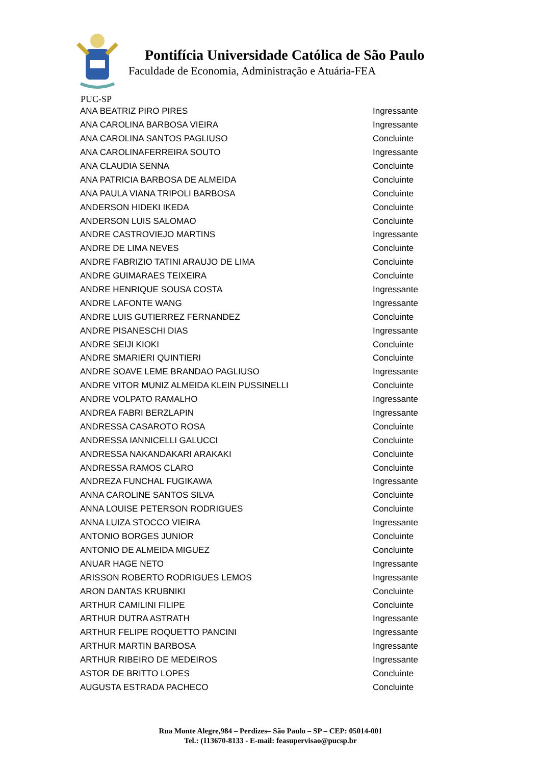Pontifícia Universidade Católica de São Paulo
Faculdade de Economia, Administração e Atuária-FEA
PUC-SP
| ANA BEATRIZ PIRO PIRES | Ingressante |
| ANA CAROLINA BARBOSA VIEIRA | Ingressante |
| ANA CAROLINA SANTOS PAGLIUSO | Concluinte |
| ANA CAROLINAFERREIRA SOUTO | Ingressante |
| ANA CLAUDIA SENNA | Concluinte |
| ANA PATRICIA BARBOSA DE ALMEIDA | Concluinte |
| ANA PAULA VIANA TRIPOLI BARBOSA | Concluinte |
| ANDERSON HIDEKI IKEDA | Concluinte |
| ANDERSON LUIS SALOMAO | Concluinte |
| ANDRE CASTROVIEJO MARTINS | Ingressante |
| ANDRE DE LIMA NEVES | Concluinte |
| ANDRE FABRIZIO TATINI ARAUJO DE LIMA | Concluinte |
| ANDRE GUIMARAES TEIXEIRA | Concluinte |
| ANDRE HENRIQUE SOUSA COSTA | Ingressante |
| ANDRE LAFONTE WANG | Ingressante |
| ANDRE LUIS GUTIERREZ FERNANDEZ | Concluinte |
| ANDRE PISANESCHI DIAS | Ingressante |
| ANDRE SEIJI KIOKI | Concluinte |
| ANDRE SMARIERI QUINTIERI | Concluinte |
| ANDRE SOAVE LEME BRANDAO PAGLIUSO | Ingressante |
| ANDRE VITOR MUNIZ ALMEIDA KLEIN PUSSINELLI | Concluinte |
| ANDRE VOLPATO RAMALHO | Ingressante |
| ANDREA FABRI BERZLAPIN | Ingressante |
| ANDRESSA CASAROTO ROSA | Concluinte |
| ANDRESSA IANNICELLI GALUCCI | Concluinte |
| ANDRESSA NAKANDAKARI ARAKAKI | Concluinte |
| ANDRESSA RAMOS CLARO | Concluinte |
| ANDREZA FUNCHAL FUGIKAWA | Ingressante |
| ANNA CAROLINE SANTOS SILVA | Concluinte |
| ANNA LOUISE PETERSON RODRIGUES | Concluinte |
| ANNA LUIZA STOCCO VIEIRA | Ingressante |
| ANTONIO BORGES JUNIOR | Concluinte |
| ANTONIO DE ALMEIDA MIGUEZ | Concluinte |
| ANUAR HAGE NETO | Ingressante |
| ARISSON ROBERTO RODRIGUES LEMOS | Ingressante |
| ARON DANTAS KRUBNIKI | Concluinte |
| ARTHUR CAMILINI FILIPE | Concluinte |
| ARTHUR DUTRA ASTRATH | Ingressante |
| ARTHUR FELIPE ROQUETTO PANCINI | Ingressante |
| ARTHUR MARTIN BARBOSA | Ingressante |
| ARTHUR RIBEIRO DE MEDEIROS | Ingressante |
| ASTOR DE BRITTO LOPES | Concluinte |
| AUGUSTA ESTRADA PACHECO | Concluinte |
Rua Monte Alegre,984 – Perdizes– São Paulo – SP – CEP: 05014-001
Tel.: (113670-8133 - E-mail: feasupervisao@pucsp.br